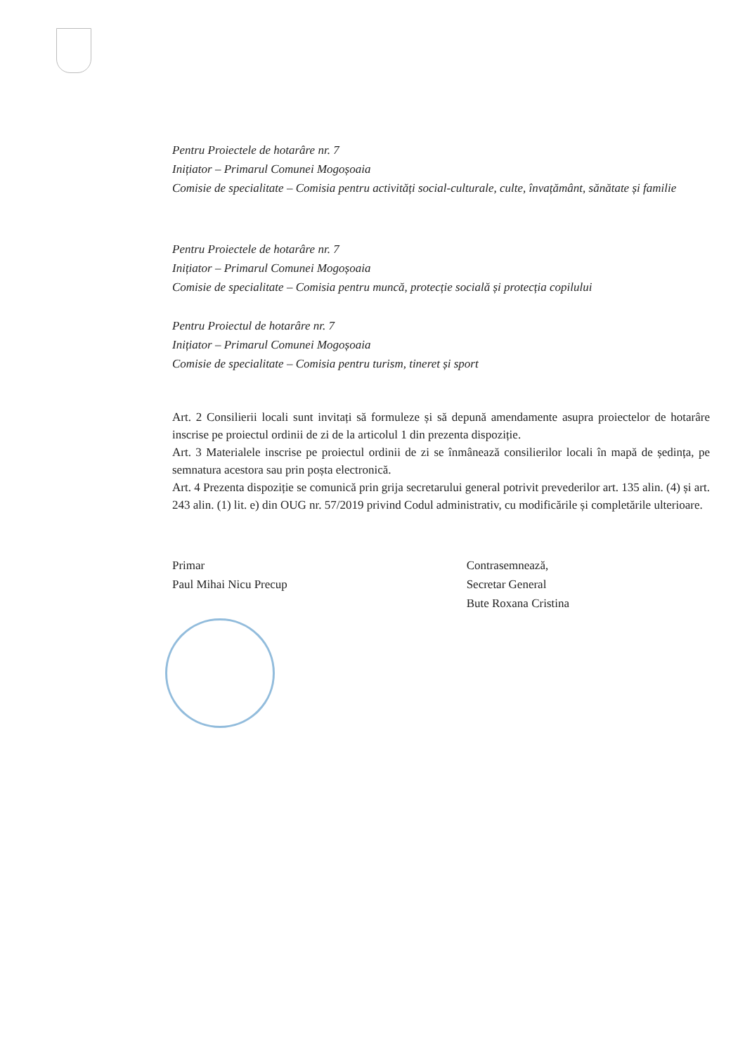Pentru Proiectele de hotarâre nr. 7
Inițiator – Primarul Comunei Mogoșoaia
Comisie de specialitate – Comisia pentru activități social-culturale, culte, învațământ, sănătate și familie
Pentru Proiectele de hotarâre nr. 7
Inițiator – Primarul Comunei Mogoșoaia
Comisie de specialitate – Comisia pentru muncă, protecție socială și protecția copilului
Pentru Proiectul de hotarâre nr. 7
Inițiator – Primarul Comunei Mogoșoaia
Comisie de specialitate – Comisia pentru turism, tineret și sport
Art. 2 Consilierii locali sunt invitați să formuleze și să depună amendamente asupra proiectelor de hotarâre inscrise pe proiectul ordinii de zi de la articolul 1 din prezenta dispoziție.
Art. 3 Materialele inscrise pe proiectul ordinii de zi se înmânează consilierilor locali în mapă de ședința, pe semnatura acestora sau prin poșta electronică.
Art. 4 Prezenta dispoziție se comunică prin grija secretarului general potrivit prevederilor art. 135 alin. (4) și art. 243 alin. (1) lit. e) din OUG nr. 57/2019 privind Codul administrativ, cu modificările și completările ulterioare.
Primar
Paul Mihai Nicu Precup
Contrasemnează,
Secretar General
Bute Roxana Cristina